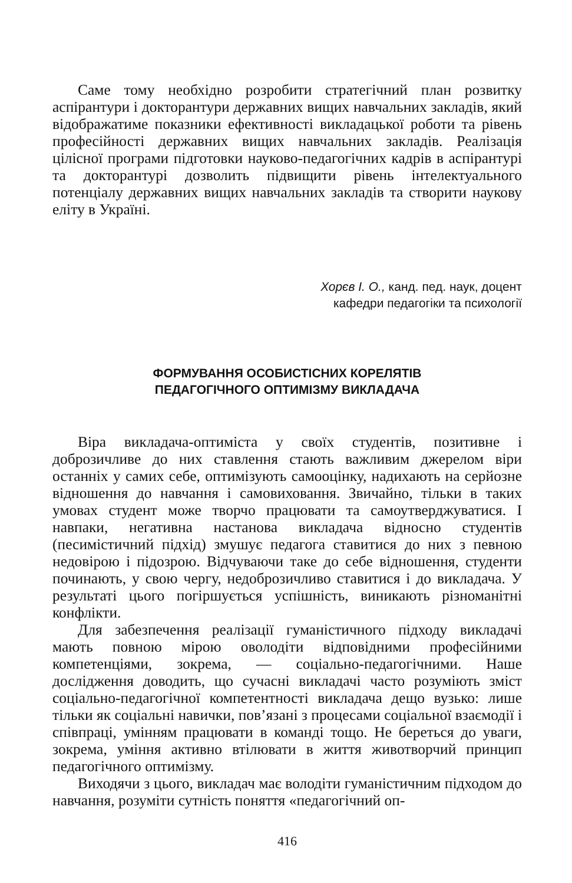Саме тому необхідно розробити стратегічний план розвитку аспірантури і докторантури державних вищих навчальних закладів, який відображатиме показники ефективності викладацької роботи та рівень професійності державних вищих навчальних закладів. Реалізація цілісної програми підготовки науково-педагогічних кадрів в аспірантурі та докторантурі дозволить підвищити рівень інтелектуального потенціалу державних вищих навчальних закладів та створити наукову еліту в Україні.
Хорєв І. О., канд. пед. наук, доцент
кафедри педагогіки та психології
ФОРМУВАННЯ ОСОБИСТІСНИХ КОРЕЛЯТІВ
ПЕДАГОГІЧНОГО ОПТИМІЗМУ ВИКЛАДАЧА
Віра викладача-оптиміста у своїх студентів, позитивне і доброзичливе до них ставлення стають важливим джерелом віри останніх у самих себе, оптимізують самооцінку, надихають на серйозне відношення до навчання і самовиховання. Звичайно, тільки в таких умовах студент може творчо працювати та самоутверджуватися. І навпаки, негативна настанова викладача відносно студентів (песимістичний підхід) змушує педагога ставитися до них з певною недовірою і підозрою. Відчуваючи таке до себе відношення, студенти починають, у свою чергу, недоброзичливо ставитися і до викладача. У результаті цього погіршується успішність, виникають різноманітні конфлікти.
Для забезпечення реалізації гуманістичного підходу викладачі мають повною мірою оволодіти відповідними професійними компетенціями, зокрема, — соціально-педагогічними. Наше дослідження доводить, що сучасні викладачі часто розуміють зміст соціально-педагогічної компетентності викладача дещо вузько: лише тільки як соціальні навички, пов’язані з процесами соціальної взаємодії і співпраці, умінням працювати в команді тощо. Не береться до уваги, зокрема, уміння активно втілювати в життя животворчий принцип педагогічного оптимізму.
Виходячи з цього, викладач має володіти гуманістичним підходом до навчання, розуміти сутність поняття «педагогічний оп-
416